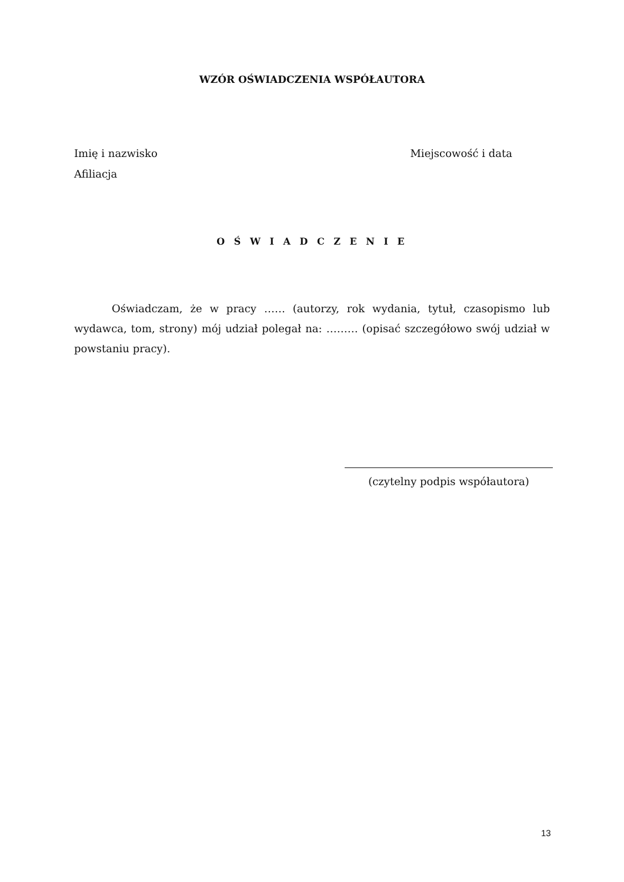WZÓR OŚWIADCZENIA WSPÓŁAUTORA
Imię i nazwisko
Afiliacja
Miejscowość i data
O Ś W I A D C Z E N I E
Oświadczam, że w pracy …… (autorzy, rok wydania, tytuł, czasopismo lub wydawca, tom, strony) mój udział polegał na: ……… (opisać szczegółowo swój udział w powstaniu pracy).
(czytelny podpis współautora)
13